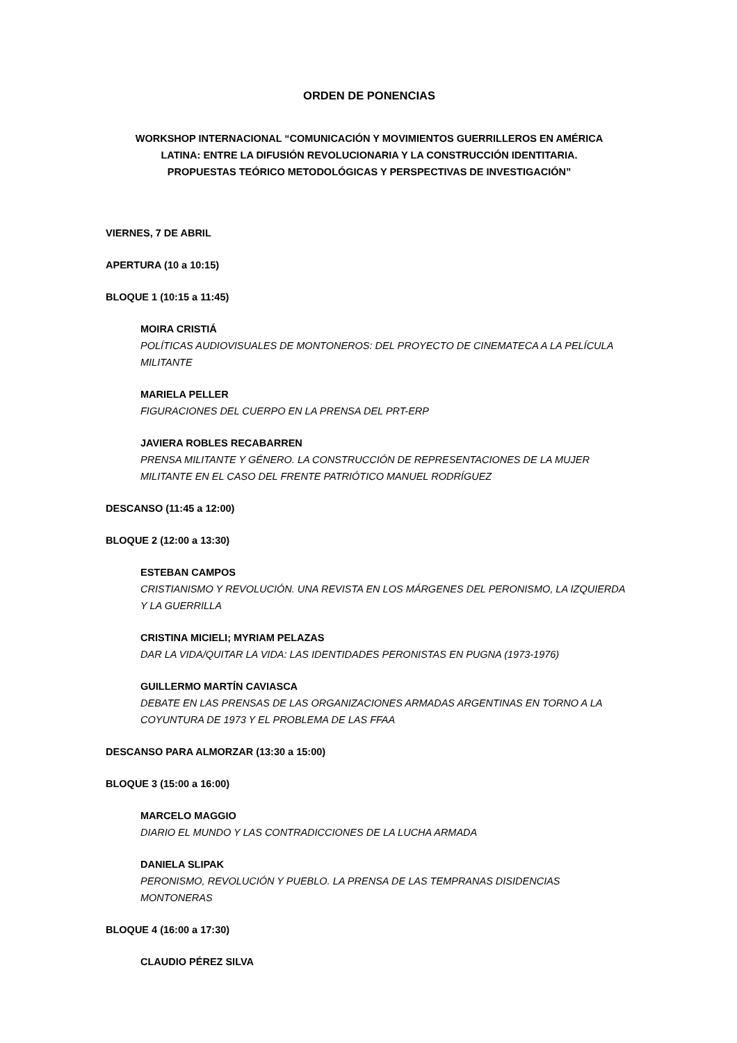ORDEN DE PONENCIAS
WORKSHOP INTERNACIONAL “COMUNICACIÓN Y MOVIMIENTOS GUERRILLEROS EN AMÉRICA
LATINA: ENTRE LA DIFUSIÓN REVOLUCIONARIA Y LA CONSTRUCCIÓN IDENTITARIA.
PROPUESTAS TEÓRICO METODOLÓGICAS Y PERSPECTIVAS DE INVESTIGACIÓN”
VIERNES, 7 DE ABRIL
APERTURA (10 a 10:15)
BLOQUE 1 (10:15 a 11:45)
MOIRA CRISTIÁ
POLÍTICAS AUDIOVISUALES DE MONTONEROS: DEL PROYECTO DE CINEMATECA A LA PELÍCULA MILITANTE
MARIELA PELLER
FIGURACIONES DEL CUERPO EN LA PRENSA DEL PRT-ERP
JAVIERA ROBLES RECABARREN
PRENSA MILITANTE Y GÉNERO. LA CONSTRUCCIÓN DE REPRESENTACIONES DE LA MUJER MILITANTE EN EL CASO DEL FRENTE PATRIÓTICO MANUEL RODRÍGUEZ
DESCANSO (11:45 a 12:00)
BLOQUE 2 (12:00 a 13:30)
ESTEBAN CAMPOS
CRISTIANISMO Y REVOLUCIÓN. UNA REVISTA EN LOS MÁRGENES DEL PERONISMO, LA IZQUIERDA Y LA GUERRILLA
CRISTINA MICIELI; MYRIAM PELAZAS
DAR LA VIDA/QUITAR LA VIDA: LAS IDENTIDADES PERONISTAS EN PUGNA (1973-1976)
GUILLERMO MARTÍN CAVIASCA
DEBATE EN LAS PRENSAS DE LAS ORGANIZACIONES ARMADAS ARGENTINAS EN TORNO A LA COYUNTURA DE 1973 Y EL PROBLEMA DE LAS FFAA
DESCANSO PARA ALMORZAR (13:30 a 15:00)
BLOQUE 3 (15:00 a 16:00)
MARCELO MAGGIO
DIARIO EL MUNDO Y LAS CONTRADICCIONES DE LA LUCHA ARMADA
DANIELA SLIPAK
PERONISMO, REVOLUCIÓN Y PUEBLO. LA PRENSA DE LAS TEMPRANAS DISIDENCIAS MONTONERAS
BLOQUE 4 (16:00 a 17:30)
CLAUDIO PÉREZ SILVA